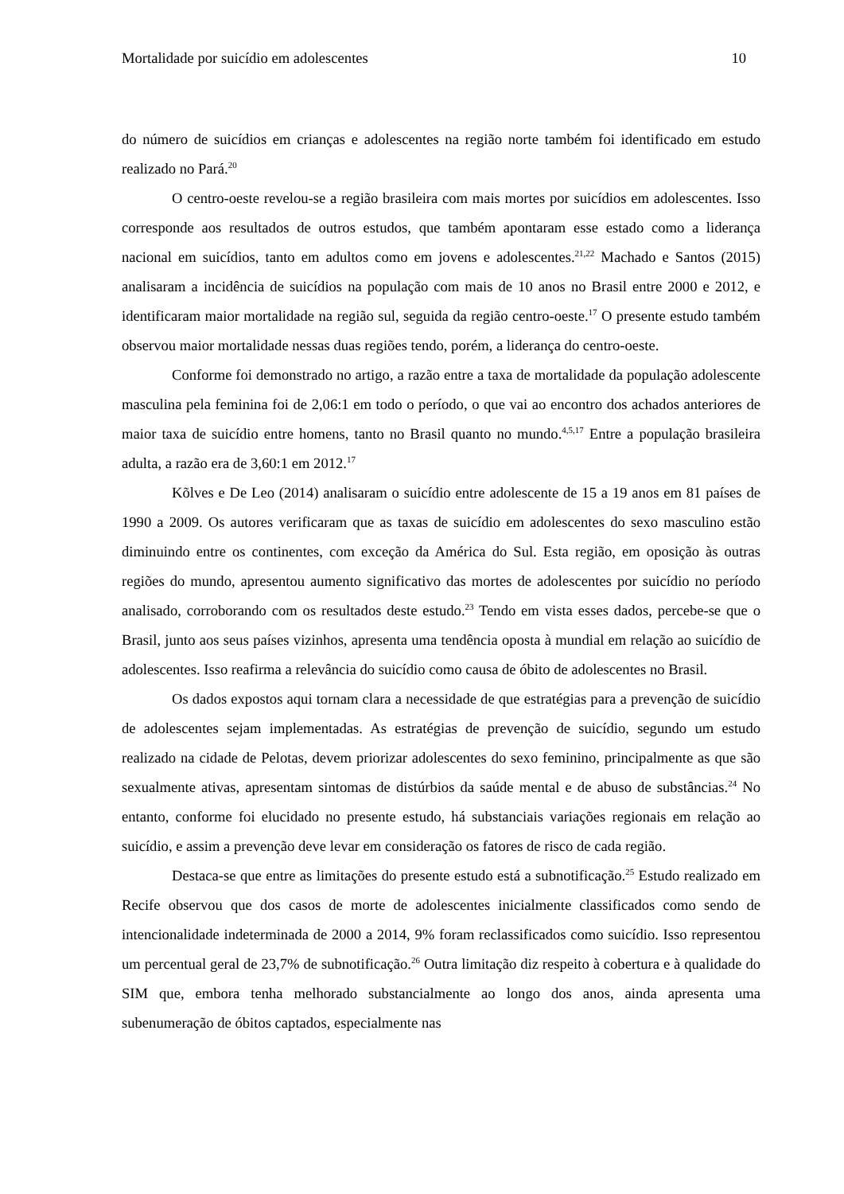Mortalidade por suicídio em adolescentes 10
do número de suicídios em crianças e adolescentes na região norte também foi identificado em estudo realizado no Pará.<sup>20</sup>
O centro-oeste revelou-se a região brasileira com mais mortes por suicídios em adolescentes. Isso corresponde aos resultados de outros estudos, que também apontaram esse estado como a liderança nacional em suicídios, tanto em adultos como em jovens e adolescentes.<sup>21,22</sup> Machado e Santos (2015) analisaram a incidência de suicídios na população com mais de 10 anos no Brasil entre 2000 e 2012, e identificaram maior mortalidade na região sul, seguida da região centro-oeste.<sup>17</sup> O presente estudo também observou maior mortalidade nessas duas regiões tendo, porém, a liderança do centro-oeste.
Conforme foi demonstrado no artigo, a razão entre a taxa de mortalidade da população adolescente masculina pela feminina foi de 2,06:1 em todo o período, o que vai ao encontro dos achados anteriores de maior taxa de suicídio entre homens, tanto no Brasil quanto no mundo.<sup>4,5,17</sup> Entre a população brasileira adulta, a razão era de 3,60:1 em 2012.<sup>17</sup>
Kõlves e De Leo (2014) analisaram o suicídio entre adolescente de 15 a 19 anos em 81 países de 1990 a 2009. Os autores verificaram que as taxas de suicídio em adolescentes do sexo masculino estão diminuindo entre os continentes, com exceção da América do Sul. Esta região, em oposição às outras regiões do mundo, apresentou aumento significativo das mortes de adolescentes por suicídio no período analisado, corroborando com os resultados deste estudo.<sup>23</sup> Tendo em vista esses dados, percebe-se que o Brasil, junto aos seus países vizinhos, apresenta uma tendência oposta à mundial em relação ao suicídio de adolescentes. Isso reafirma a relevância do suicídio como causa de óbito de adolescentes no Brasil.
Os dados expostos aqui tornam clara a necessidade de que estratégias para a prevenção de suicídio de adolescentes sejam implementadas. As estratégias de prevenção de suicídio, segundo um estudo realizado na cidade de Pelotas, devem priorizar adolescentes do sexo feminino, principalmente as que são sexualmente ativas, apresentam sintomas de distúrbios da saúde mental e de abuso de substâncias.<sup>24</sup> No entanto, conforme foi elucidado no presente estudo, há substanciais variações regionais em relação ao suicídio, e assim a prevenção deve levar em consideração os fatores de risco de cada região.
Destaca-se que entre as limitações do presente estudo está a subnotificação.<sup>25</sup> Estudo realizado em Recife observou que dos casos de morte de adolescentes inicialmente classificados como sendo de intencionalidade indeterminada de 2000 a 2014, 9% foram reclassificados como suicídio. Isso representou um percentual geral de 23,7% de subnotificação.<sup>26</sup> Outra limitação diz respeito à cobertura e à qualidade do SIM que, embora tenha melhorado substancialmente ao longo dos anos, ainda apresenta uma subenumeração de óbitos captados, especialmente nas